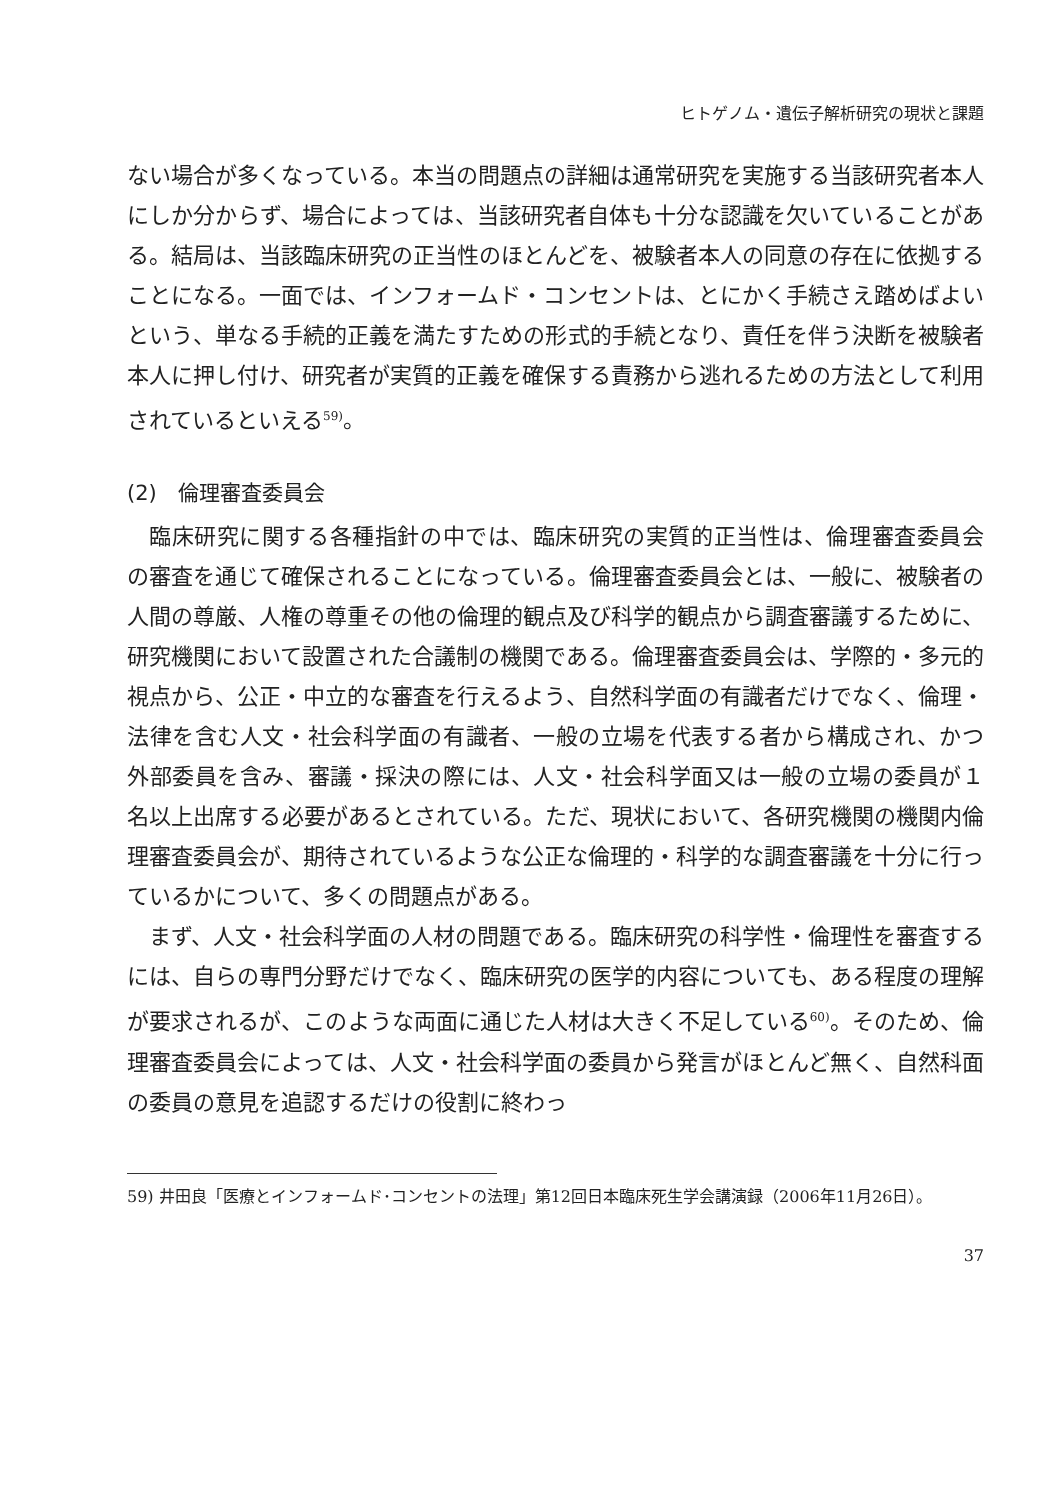ヒトゲノム・遺伝子解析研究の現状と課題
ない場合が多くなっている。本当の問題点の詳細は通常研究を実施する当該研究者本人にしか分からず、場合によっては、当該研究者自体も十分な認識を欠いていることがある。結局は、当該臨床研究の正当性のほとんどを、被験者本人の同意の存在に依拠することになる。一面では、インフォームド・コンセントは、とにかく手続さえ踏めばよいという、単なる手続的正義を満たすための形式的手続となり、責任を伴う決断を被験者本人に押し付け、研究者が実質的正義を確保する責務から逃れるための方法として利用されているといえる<sup>59)</sup>。
(2)　倫理審査委員会
臨床研究に関する各種指針の中では、臨床研究の実質的正当性は、倫理審査委員会の審査を通じて確保されることになっている。倫理審査委員会とは、一般に、被験者の人間の尊厳、人権の尊重その他の倫理的観点及び科学的観点から調査審議するために、研究機関において設置された合議制の機関である。倫理審査委員会は、学際的・多元的視点から、公正・中立的な審査を行えるよう、自然科学面の有識者だけでなく、倫理・法律を含む人文・社会科学面の有識者、一般の立場を代表する者から構成され、かつ外部委員を含み、審議・採決の際には、人文・社会科学面又は一般の立場の委員が１名以上出席する必要があるとされている。ただ、現状において、各研究機関の機関内倫理審査委員会が、期待されているような公正な倫理的・科学的な調査審議を十分に行っているかについて、多くの問題点がある。
まず、人文・社会科学面の人材の問題である。臨床研究の科学性・倫理性を審査するには、自らの専門分野だけでなく、臨床研究の医学的内容についても、ある程度の理解が要求されるが、このような両面に通じた人材は大きく不足している<sup>60)</sup>。そのため、倫理審査委員会によっては、人文・社会科学面の委員から発言がほとんど無く、自然科面の委員の意見を追認するだけの役割に終わっ
59) 井田良「医療とインフォームド･コンセントの法理」第12回日本臨床死生学会講演録（2006年11月26日）。
37